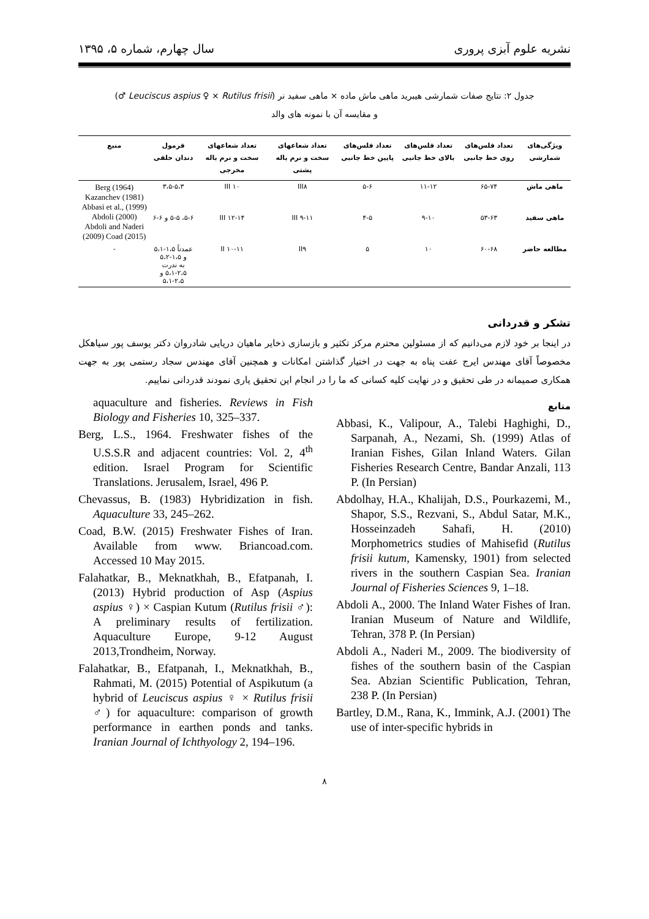نشریه علوم آبزی پروری سال چهارم، شماره ۵، ۱۳۹۵
جدول ۲: نتایج صفات شمارشی هیبرید ماهی ماش ماده × ماهی سفید نر (Leuciscus aspius ♀ × Rutilus frisii ♂)
و مقایسه آن با نمونه های والد
| ویژگی‌های شمارشی | تعداد فلس‌های روی خط جانبی | تعداد فلس‌های بالای خط جانبی | تعداد فلس‌های پایین خط جانبی | تعداد شعاعهای سخت و نرم باله پشتی | تعداد شعاعهای سخت و نرم باله مخرجی | فرمول دندان حلقی | منبع |
| --- | --- | --- | --- | --- | --- | --- | --- |
| ماهی ماش | ۶۵-۷۴ | ۱۱-۱۲ | ۵-۶ | III۸ | III ۱۰ | ۳،۵-۵،۳ | Berg (1964) Kazanchev (1981) Abbasi et al., (1999) Abdoli (2000) Abdoli and Naderi (2009) Coad (2015) |
| ماهی سفید | ۵۳-۶۳ | ۹-۱۰ | ۴-۵ | III ۹-۱۱ | III ۱۲-۱۴ | ۵-۶، ۵-۵ و ۶-۶ | |
| مطالعه حاضر | ۶۰-۶۸ | ۱۰ | ۵ | II۹ | II ۱۰-۱۱ | عمدتاً ۱،۵-۵،۱ و ۱،۵-۵،۲ به ندرت ۲،۵-۵،۱ و ۲،۵-۵،۱ | - |
تشکر و قدردانی
در اینجا بر خود لازم می‌دانیم که از مسئولین محترم مرکز تکثیر و بازسازی ذخایر ماهیان دریایی شادروان دکتر یوسف پور سیاهکل مخصوصاً آقای مهندس ایرج عفت پناه به جهت در اختیار گذاشتن امکانات و همچنین آقای مهندس سجاد رستمی پور به جهت همکاری صمیمانه در طی تحقیق و در نهایت کلیه کسانی که ما را در انجام این تحقیق یاری نمودند قدردانی نماییم.
منابع
Abbasi, K., Valipour, A., Talebi Haghighi, D., Sarpanah, A., Nezami, Sh. (1999) Atlas of Iranian Fishes, Gilan Inland Waters. Gilan Fisheries Research Centre, Bandar Anzali, 113 P. (In Persian)
Abdolhay, H.A., Khalijah, D.S., Pourkazemi, M., Shapor, S.S., Rezvani, S., Abdul Satar, M.K., Hosseinzadeh Sahafi, H. (2010) Morphometrics studies of Mahisefid (Rutilus frisii kutum, Kamensky, 1901) from selected rivers in the southern Caspian Sea. Iranian Journal of Fisheries Sciences 9, 1–18.
Abdoli A., 2000. The Inland Water Fishes of Iran. Iranian Museum of Nature and Wildlife, Tehran, 378 P. (In Persian)
Abdoli A., Naderi M., 2009. The biodiversity of fishes of the southern basin of the Caspian Sea. Abzian Scientific Publication, Tehran, 238 P. (In Persian)
Bartley, D.M., Rana, K., Immink, A.J. (2001) The use of inter-specific hybrids in
aquaculture and fisheries. Reviews in Fish Biology and Fisheries 10, 325–337.
Berg, L.S., 1964. Freshwater fishes of the U.S.S.R and adjacent countries: Vol. 2, 4<sup>th</sup> edition. Israel Program for Scientific Translations. Jerusalem, Israel, 496 P.
Chevassus, B. (1983) Hybridization in fish. Aquaculture 33, 245–262.
Coad, B.W. (2015) Freshwater Fishes of Iran. Available from www. Briancoad.com. Accessed 10 May 2015.
Falahatkar, B., Meknatkhah, B., Efatpanah, I. (2013) Hybrid production of Asp (Aspius aspius ♀) × Caspian Kutum (Rutilus frisii ♂): A preliminary results of fertilization. Aquaculture Europe, 9-12 August 2013,Trondheim, Norway.
Falahatkar, B., Efatpanah, I., Meknatkhah, B., Rahmati, M. (2015) Potential of Aspikutum (a hybrid of Leuciscus aspius ♀ × Rutilus frisii ♂) for aquaculture: comparison of growth performance in earthen ponds and tanks. Iranian Journal of Ichthyology 2, 194–196.
۸